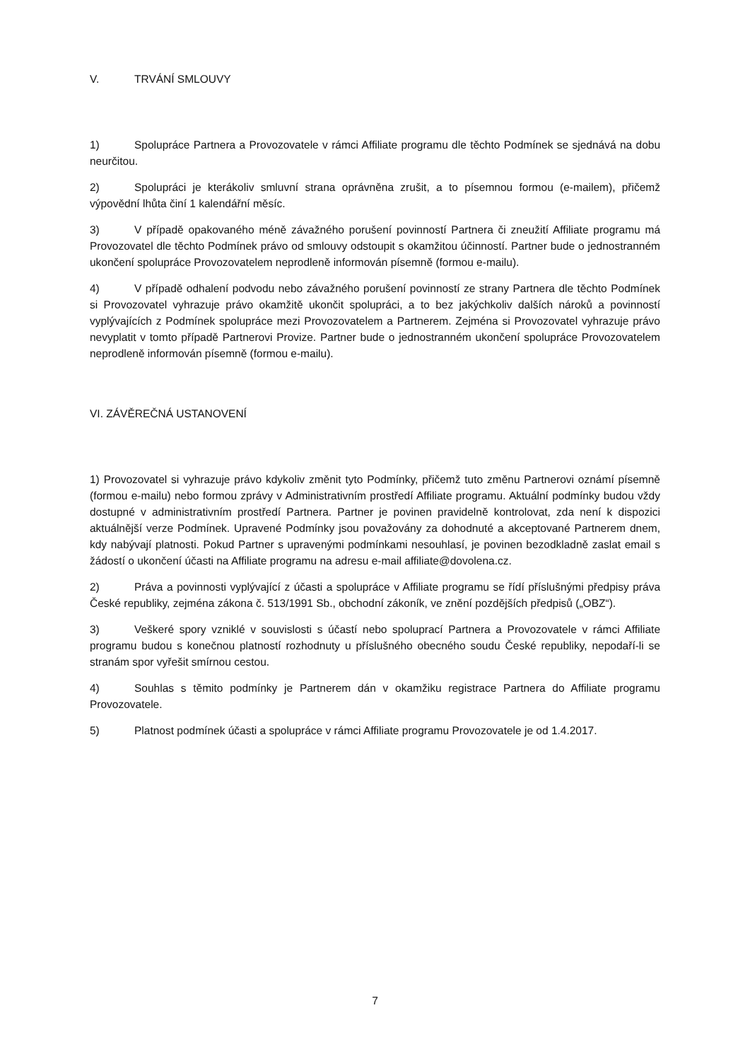V. TRVÁNÍ SMLOUVY
1) Spolupráce Partnera a Provozovatele v rámci Affiliate programu dle těchto Podmínek se sjednává na dobu neurčitou.
2) Spolupráci je kterákoliv smluvní strana oprávněna zrušit, a to písemnou formou (e-mailem), přičemž výpovědní lhůta činí 1 kalendářní měsíc.
3) V případě opakovaného méně závažného porušení povinností Partnera či zneužití Affiliate programu má Provozovatel dle těchto Podmínek právo od smlouvy odstoupit s okamžitou účinností. Partner bude o jednostranném ukončení spolupráce Provozovatelem neprodleně informován písemně (formou e-mailu).
4) V případě odhalení podvodu nebo závažného porušení povinností ze strany Partnera dle těchto Podmínek si Provozovatel vyhrazuje právo okamžitě ukončit spolupráci, a to bez jakýchkoliv dalších nároků a povinností vyplývajících z Podmínek spolupráce mezi Provozovatelem a Partnerem. Zejména si Provozovatel vyhrazuje právo nevyplatit v tomto případě Partnerovi Provize. Partner bude o jednostranném ukončení spolupráce Provozovatelem neprodleně informován písemně (formou e-mailu).
VI. ZÁVĚREČNÁ USTANOVENÍ
1) Provozovatel si vyhrazuje právo kdykoliv změnit tyto Podmínky, přičemž tuto změnu Partnerovi oznámí písemně (formou e-mailu) nebo formou zprávy v Administrativním prostředí Affiliate programu. Aktuální podmínky budou vždy dostupné v administrativním prostředí Partnera. Partner je povinen pravidelně kontrolovat, zda není k dispozici aktuálnější verze Podmínek. Upravené Podmínky jsou považovány za dohodnuté a akceptované Partnerem dnem, kdy nabývají platnosti. Pokud Partner s upravenými podmínkami nesouhlasí, je povinen bezodkladně zaslat email s žádostí o ukončení účasti na Affiliate programu na adresu e-mail affiliate@dovolena.cz.
2) Práva a povinnosti vyplývající z účasti a spolupráce v Affiliate programu se řídí příslušnými předpisy práva České republiky, zejména zákona č. 513/1991 Sb., obchodní zákoník, ve znění pozdějších předpisů („OBZ“).
3) Veškeré spory vzniklé v souvislosti s účastí nebo spoluprací Partnera a Provozovatele v rámci Affiliate programu budou s konečnou platností rozhodnuty u příslušného obecného soudu České republiky, nepodaří-li se stranám spor vyřešit smírnou cestou.
4) Souhlas s těmito podmínky je Partnerem dán v okamžiku registrace Partnera do Affiliate programu Provozovatele.
5) Platnost podmínek účasti a spolupráce v rámci Affiliate programu Provozovatele je od 1.4.2017.
7